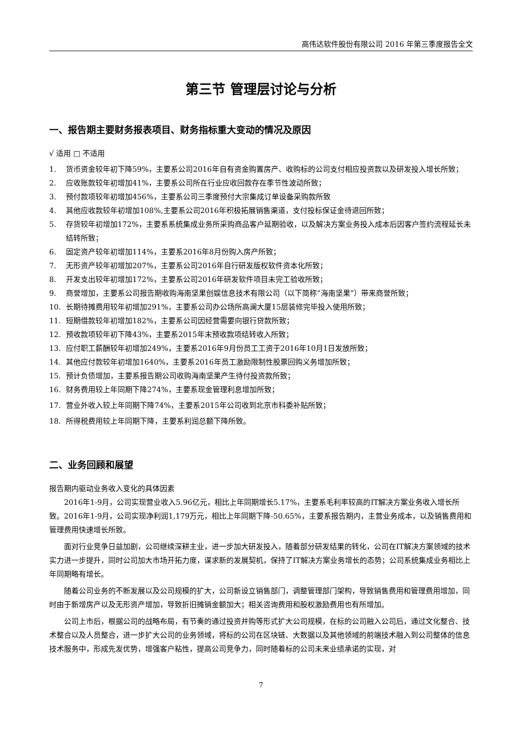高伟达软件股份有限公司 2016 年第三季度报告全文
第三节 管理层讨论与分析
一、报告期主要财务报表项目、财务指标重大变动的情况及原因
√ 适用 □ 不适用
1. 货币资金较年初下降59%，主要系公司2016年自有资金购置房产、收购标的公司支付相应投资款以及研发投入增长所致；
2. 应收账款较年初增加41%，主要系公司所在行业应收回款存在季节性波动所致；
3. 预付款项较年初增加456%，主要系公司三季度预付大宗集成订单设备采购款所致
4. 其他应收款较年初增加108%,主要系公司2016年积极拓展销售渠道，支付投标保证金待退回所致；
5. 存货较年初增加172%，主要系系统集成业务所采购商品客户延期验收，以及解决方案业务投入成本后因客户签约流程延长未结转所致；
6. 固定资产较年初增加114%，主要系2016年8月份购入房产所致；
7. 无形资产较年初增加207%，主要系公司2016年自行研发版权软件资本化所致；
8. 开发支出较年初增加172%，主要系公司2016年研发软件项目未完工验收所致；
9. 商誉增加，主要系公司报告期收购海南坚果创娱信息技术有限公司（以下简称“海南坚果”）带来商誉所致；
10. 长期待摊费用较年初增加291%，主要系公司办公场所高澜大厦15层装修完毕投入使用所致；
11. 短期借款较年初增加182%，主要系公司因经营需要向银行贷款所致；
12. 预收款项较年初下降43%，主要系2015年末预收款项结转收入所致；
13. 应付职工薪酬较年初增加249%，主要系2016年9月份员工工资于2016年10月1日发放所致；
14. 其他应付款较年初增加1640%，主要系2016年员工激励限制性股票回购义务增加所致；
15. 预计负债增加，主要系报告期公司收购海南坚果产生待付投资款所致；
16. 财务费用较上年同期下降274%，主要系现金管理利息增加所致；
17. 营业外收入较上年同期下降74%，主要系2015年公司收到北京市科委补贴所致；
18. 所得税费用较上年同期下降，主要系利润总额下降所致。
二、业务回顾和展望
报告期内驱动业务收入变化的具体因素
2016年1-9月，公司实现营业收入5.96亿元，相比上年同期增长5.17%，主要系毛利率较高的IT解决方案业务收入增长所致。2016年1-9月，公司实现净利润1,179万元，相比上年同期下降-50.65%，主要系报告期内，主营业务成本，以及销售费用和管理费用快速增长所致。
面对行业竞争日益加剧，公司继续深耕主业，进一步加大研发投入，随着部分研发结果的转化，公司在IT解决方案领域的技术实力进一步提升，同时公司加大市场开拓力度，谋求新的发展契机，保持了IT解决方案业务增长的态势；公司系统集成业务相比上年同期略有增长。
随着公司业务的不断发展以及公司规模的扩大，公司新设立销售部门，调整管理部门架构，导致销售费用和管理费用增加，同时由于新增房产以及无形资产增加，导致折旧摊销金额加大；相关咨询费用和股权激励费用也有所增加。
公司上市后，根据公司的战略布局，有节奏的通过投资并购等形式扩大公司规模，在标的公司融入公司后，通过文化整合、技术整合以及人员整合，进一步扩大公司的业务领域，将标的公司在区块链、大数据以及其他领域的前端技术融入到公司整体的信息技术服务中，形成先发优势，增强客户粘性，提高公司竞争力，同时随着标的公司未来业绩承诺的实现，对
7